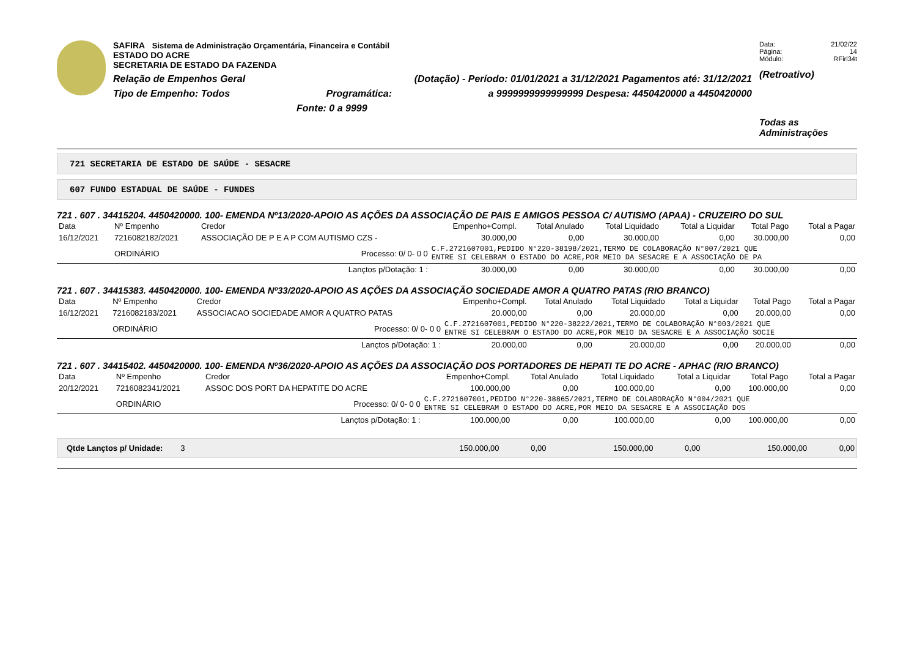SAFIRA Sistema de Administração Orçamentária, Financeira e Contábil
ESTADO DO ACRE
SECRETARIA DE ESTADO DA FAZENDA
Relação de Empenhos Geral (Dotação) - Período: 01/01/2021 a 31/12/2021 Pagamentos até: 31/12/2021
Tipo de Empenho: Todos Programática: a 9999999999999999 Despesa: 4450420000 a 4450420000
Fonte: 0 a 9999
Data: 21/02/22
Página: 14
Módulo: RFirl34t
(Retroativo)
Todas as Administrações
721 SECRETARIA DE ESTADO DE SAÚDE - SESACRE
607 FUNDO ESTADUAL DE SAÚDE - FUNDES
721 . 607 . 34415204. 4450420000. 100- EMENDA Nº13/2020-APOIO AS AÇÕES DA ASSOCIAÇÃO DE PAIS E AMIGOS PESSOA C/ AUTISMO (APAA) - CRUZEIRO DO SUL
| Data | Nº Empenho | Credor | Empenho+Compl. | Total Anulado | Total Liquidado | Total a Liquidar | Total Pago | Total a Pagar |
| --- | --- | --- | --- | --- | --- | --- | --- | --- |
| 16/12/2021 | 7216082182/2021 | ASSOCIAÇÃO DE P E A P COM AUTISMO CZS - | 30.000,00 | 0,00 | 30.000,00 | 0,00 | 30.000,00 | 0,00 |
| | ORDINÁRIO | Processo: 0/ 0- 0 0 | C.F.2721607001,PEDIDO N°220-38198/2021,TERMO DE COLABORAÇÃO N°007/2021 QUE ENTRE SI CELEBRAM O ESTADO DO ACRE,POR MEIO DA SESACRE E A ASSOCIAÇÃO DE PA | | | | | |
| | | Lançtos p/Dotação: 1 : | 30.000,00 | 0,00 | 30.000,00 | 0,00 | 30.000,00 | 0,00 |
721 . 607 . 34415383. 4450420000. 100- EMENDA Nº33/2020-APOIO AS AÇÕES DA ASSOCIAÇÃO SOCIEDADE AMOR A QUATRO PATAS (RIO BRANCO)
| Data | Nº Empenho | Credor | Empenho+Compl. | Total Anulado | Total Liquidado | Total a Liquidar | Total Pago | Total a Pagar |
| --- | --- | --- | --- | --- | --- | --- | --- | --- |
| 16/12/2021 | 7216082183/2021 | ASSOCIACAO SOCIEDADE AMOR A QUATRO PATAS | 20.000,00 | 0,00 | 20.000,00 | 0,00 | 20.000,00 | 0,00 |
| | ORDINÁRIO | Processo: 0/ 0- 0 0 | C.F.2721607001,PEDIDO N°220-38222/2021,TERMO DE COLABORAÇÃO N°003/2021 QUE ENTRE SI CELEBRAM O ESTADO DO ACRE,POR MEIO DA SESACRE E A ASSOCIAÇÃO SOCIE | | | | | |
| | | Lançtos p/Dotação: 1 : | 20.000,00 | 0,00 | 20.000,00 | 0,00 | 20.000,00 | 0,00 |
721 . 607 . 34415402. 4450420000. 100- EMENDA Nº36/2020-APOIO AS AÇÕES DA ASSOCIAÇÃO DOS PORTADORES DE HEPATI TE DO ACRE - APHAC (RIO BRANCO)
| Data | Nº Empenho | Credor | Empenho+Compl. | Total Anulado | Total Liquidado | Total a Liquidar | Total Pago | Total a Pagar |
| --- | --- | --- | --- | --- | --- | --- | --- | --- |
| 20/12/2021 | 7216082341/2021 | ASSOC DOS PORT DA HEPATITE DO ACRE | 100.000,00 | 0,00 | 100.000,00 | 0,00 | 100.000,00 | 0,00 |
| | ORDINÁRIO | Processo: 0/ 0- 0 0 | C.F.2721607001,PEDIDO N°220-38865/2021,TERMO DE COLABORAÇÃO N°004/2021 QUE ENTRE SI CELEBRAM O ESTADO DO ACRE,POR MEIO DA SESACRE E A ASSOCIAÇÃO DOS | | | | | |
| | | Lançtos p/Dotação: 1 : | 100.000,00 | 0,00 | 100.000,00 | 0,00 | 100.000,00 | 0,00 |
| Qtde Lançtos p/ Unidade: 3 | 150.000,00 | 0,00 | 150.000,00 | 0,00 | 150.000,00 | 0,00 |